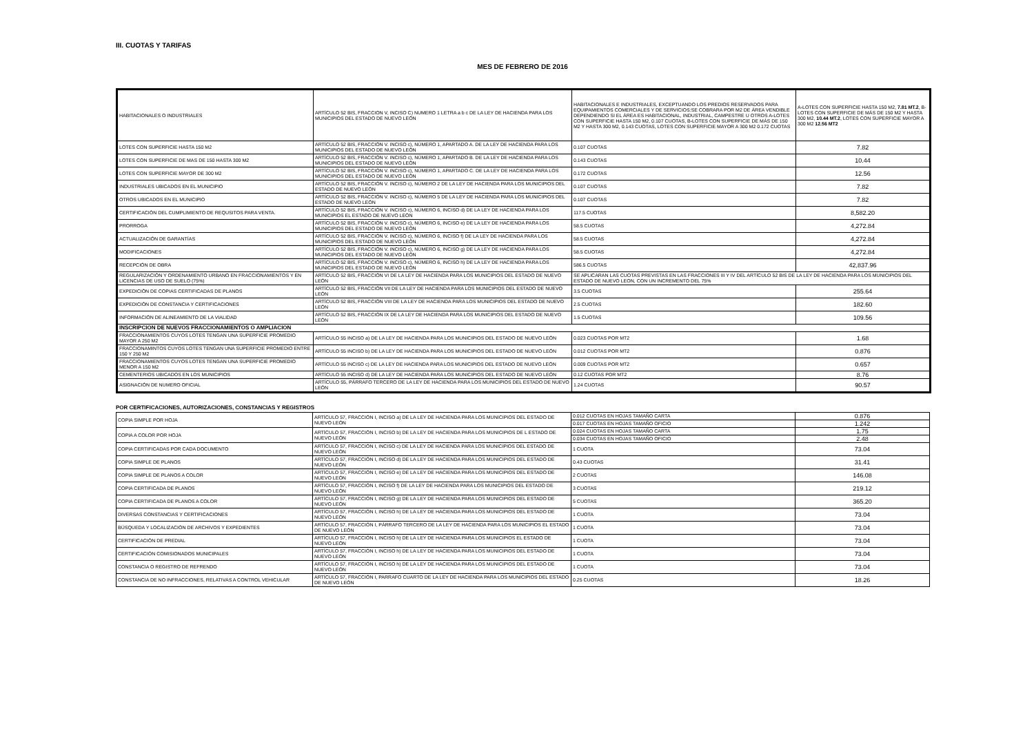III. CUOTAS Y TARIFAS
MES DE FEBRERO DE 2016
| HABITACIONALES O INDUSTRIALES | ARTÍCULO 52 BIS, FRACCION V, INCISO C) NUMERO 1 LETRA a b c DE LA LEY DE HACIENDA PARA LOS MUNICIPIOS DEL ESTADO DE NUEVO LEÓN | HABITACIONALES E INDUSTRIALES, EXCEPTUANDO LOS PREDIOS RESERVADOS PARA EQUIPAMIENTOS COMERCIALES Y DE SERVICIOS:SE COBRARA POR M2 DE ÁREA VENDIBLE DEPENDIENDO SI EL ÁREA ES HABITACIONAL, INDUSTRIAL, CAMPESTRE U OTROS A-LOTES CON SUPERFICIE HASTA 150 M2, 0.107 CUOTAS, B-LOTES CON SUPERFICIE DE MÁS DE 150 M2 Y HASTA 300 M2, 0.143 CUOTAS, LOTES CON SUPERFICIE MAYOR A 300 M2 0.172 CUOTAS | A-LOTES CON SUPERFICIE HASTA 150 M2, 7.81 MT.2 , B-LOTES CON SUPERFICIE DE MÁS DE 150 M2 Y HASTA 300 M2, 10.44 MT.2 , LOTES CON SUPERFICIE MAYOR A 300 M2 12.56 MT2 |
| LOTES CON SUPERFICIE HASTA 150 M2 | ARTÍCULO 52 BIS, FRACCIÓN V. INCISO c), NÚMERO 1, APARTADO A. DE LA LEY DE HACIENDA PARA LOS MUNICIPIOS DEL ESTADO DE NUEVO LEÓN | 0.107 CUOTAS | 7.82 |
| LOTES CON SUPERFICIE DE MAS DE 150 HASTA 300 M2 | ARTÍCULO 52 BIS, FRACCIÓN V. INCISO c), NÚMERO 1, APARTADO B. DE LA LEY DE HACIENDA PARA LOS MUNICIPIOS DEL ESTADO DE NUEVO LEÓN | 0.143 CUOTAS | 10.44 |
| LOTES CON SUPERFICIE MAYOR DE 300 M2 | ARTÍCULO 52 BIS, FRACCIÓN V. INCISO c), NÚMERO 1, APARTADO C. DE LA LEY DE HACIENDA PARA LOS MUNICIPIOS DEL ESTADO DE NUEVO LEÓN | 0.172 CUOTAS | 12.56 |
| INDUSTRIALES UBICADOS EN EL MUNICIPIO | ARTÍCULO 52 BIS, FRACCIÓN V. INCISO c), NÚMERO 2 DE LA LEY DE HACIENDA PARA LOS MUNICIPIOS DEL ESTADO DE NUEVO LEÓN | 0.107 CUOTAS | 7.82 |
| OTROS UBICADOS EN EL MUNICIPIO | ARTÍCULO 52 BIS, FRACCIÓN V. INCISO c), NÚMERO 5 DE LA LEY DE HACIENDA PARA LOS MUNICIPIOS DEL ESTADO DE NUEVO LEÓN | 0.107 CUOTAS | 7.82 |
| CERTIFICACIÓN DEL CUMPLIMIENTO DE REQUSITOS PARA VENTA. | ARTÍCULO 52 BIS, FRACCIÓN V. INCISO c), NÚMERO 6, INCISO d) DE LA LEY DE HACIENDA PARA LOS MUNICIPIOS EL ESTADO DE NUEVO LEÓN | 117.5 CUOTAS | 8,582.20 |
| PRORROGA | ARTÍCULO 52 BIS, FRACCIÓN V. INCISO c), NÚMERO 6, INCISO e) DE LA LEY DE HACIENDA PARA LOS MUNICIPIOS DEL ESTADO DE NUEVO LEÓN | 58.5 CUOTAS | 4,272.84 |
| ACTUALIZACIÓN DE GARANTÍAS | ARTÍCULO 52 BIS, FRACCIÓN V. INCISO c), NÚMERO 6, INCISO f) DE LA LEY DE HACIENDA PARA LOS MUNICIPIOS DEL ESTADO DE NUEVO LEÓN | 58.5 CUOTAS | 4,272.84 |
| MODIFICACIONES | ARTÍCULO 52 BIS, FRACCIÓN V. INCISO c), NÚMERO 6, INCISO g) DE LA LEY DE HACIENDA PARA LOS MUNICIPIOS DEL ESTADO DE NUEVO LEÓN | 58.5 CUOTAS | 4,272.84 |
| RECEPCIÓN DE OBRA | ARTÍCULO 52 BIS, FRACCIÓN V. INCISO c), NÚMERO 6, INCISO h) DE LA LEY DE HACIENDA PARA LOS MUNICIPIOS DEL ESTADO DE NUEVO LEÓN | 586.5 CUOTAS | 42,837.96 |
| REGULARIZACIÓN Y ORDENAMIENTO URBANO EN FRACCIONAMIENTOS Y EN LICENCIAS DE USO DE SUELO (75%) | ARTÍCULO 52 BIS, FRACCIÓN VI DE LA LEY DE HACIENDA PARA LOS MUNICIPIOS DEL ESTADO DE NUEVO LEÓN | SE APLICARAN LAS CUOTAS PREVISTAS EN LAS FRACCIONES III Y IV DEL ARTÍCULO 52 BIS DE LA LEY DE HACIENDA PARA LOS MUNICIPIOS DEL ESTADO DE NUEVO LEON, CON UN INCREMENTO DEL 75% | |
| EXPEDICIÓN DE COPIAS CERTIFICADAS DE PLANOS | ARTÍCULO 52 BIS, FRACCIÓN VII DE LA LEY DE HACIENDA PARA LOS MUNICIPIOS DEL ESTADO DE NUEVO LEÓN | 3.5 CUOTAS | 255.64 |
| EXPEDICIÓN DE CONSTANCIA Y CERTIFICACIONES | ARTÍCULO 52 BIS, FRACCIÓN VIII DE LA LEY DE HACIENDA PARA LOS MUNICIPIOS DEL ESTADO DE NUEVO LEÓN | 2.5 CUOTAS | 182.60 |
| INFORMACIÓN DE ALINEAMIENTO DE LA VIALIDAD | ARTÍCULO 52 BIS, FRACCIÓN IX DE LA LEY DE HACIENDA PARA LOS MUNICIPIOS DEL ESTADO DE NUEVO LEÓN | 1.5 CUOTAS | 109.56 |
| INSCRIPCION DE NUEVOS FRACCIONAMIENTOS O AMPLIACION | | | |
| FRACCIONAMIENTOS CUYOS LOTES TENGAN UNA SUPERFICIE PROMEDIO MAYOR A 250 M2 | ARTÍCULO 55 INCISO a) DE LA LEY DE HACIENDA PARA LOS MUNICIPIOS DEL ESTADO DE NUEVO LEÓN | 0.023 CUOTAS POR MT2 | 1.68 |
| FRACCIONAMINTOS CUYOS LOTES TENGAN UNA SUPERFICIE PROMEDIO ENTRE 150 Y 250 M2 | ARTÍCULO 55 INCISO b) DE LA LEY DE HACIENDA PARA LOS MUNICIPIOS DEL ESTADO DE NUEVO LEÓN | 0.012 CUOTAS POR MT2 | 0.876 |
| FRACCIONAMIENTOS CUYOS LOTES TENGAN UNA SUPERFICIE PROMEDIO MENOR A 150 M2 | ARTÍCULO 55 INCISO c) DE LA LEY DE HACIENDA PARA LOS MUNICIPIOS DEL ESTADO DE NUEVO LEÓN | 0.009 CUOTAS POR MT2 | 0.657 |
| CEMENTERIOS UBICADOS EN LOS MUNICIPIOS | ARTÍCULO 55 INCISO d) DE LA LEY DE HACIENDA PARA LOS MUNICIPIOS DEL ESTADO DE NUEVO LEÓN | 0.12 CUOTAS POR MT2 | 8.76 |
| ASIGNACIÓN DE NUMERO OFICIAL | ARTÍCULO 55, PÁRRAFO TERCERO DE LA LEY DE HACIENDA PARA LOS MUNICIPIOS DEL ESTADO DE NUEVO LEÓN | 1.24 CUOTAS | 90.57 |
POR CERTIFICACIONES, AUTORIZACIONES, CONSTANCIAS Y REGISTROS
| COPIA SIMPLE POR HOJA | ARTÍCULO 57, FRACCIÓN I, INCISO a) DE LA LEY DE HACIENDA PARA LOS MUNICIPIOS DEL ESTADO DE NUEVO LEÓN | 0.012 CUOTAS EN HOJAS TAMAÑO CARTA | 0.876 |
| | | 0.017 CUOTAS EN HOJAS TAMAÑO OFICIO | 1.242 |
| COPIA A COLOR POR HOJA | ARTÍCULO 57, FRACCIÓN I, INCISO b) DE LA LEY DE HACIENDA PARA LOS MUNICIPIOS DE L ESTADO DE NUEVO LEÓN | 0.024 CUOTAS EN HOJAS TAMAÑO CARTA | 1.75 |
| | | 0.034 CUOTAS EN HOJAS TAMAÑO OFICIO | 2.48 |
| COPIA CERTIFICADAS POR CADA DOCUMENTO | ARTÍCULO 57, FRACCIÓN I, INCISO c) DE LA LEY DE HACIENDA PARA LOS MUNICIPIOS DEL ESTADO DE NUEVO LEÓN | 1 CUOTA | 73.04 |
| COPIA SIMPLE DE PLANOS | ARTÍCULO 57, FRACCIÓN I, INCISO d) DE LA LEY DE HACIENDA PARA LOS MUNICIPIOS DEL ESTADO DE NUEVO LEÓN | 0.43 CUOTAS | 31.41 |
| COPIA SIMPLE DE PLANOS A COLOR | ARTÍCULO 57, FRACCIÓN I, INCISO e) DE LA LEY DE HACIENDA PARA LOS MUNICIPIOS DEL ESTADO DE NUEVO LEÓN | 2 CUOTAS | 146.08 |
| COPIA CERTIFICADA DE PLANOS | ARTÍCULO 57, FRACCIÓN I, INCISO f) DE LA LEY DE HACIENDA PARA LOS MUNICIPIOS DEL ESTADO DE NUEVO LEÓN | 3 CUOTAS | 219.12 |
| COPIA CERTIFICADA DE PLANOS A COLOR | ARTÍCULO 57, FRACCIÓN I, INCISO g) DE LA LEY DE HACIENDA PARA LOS MUNICIPIOS DEL ESTADO DE NUEVO LEÓN | 5 CUOTAS | 365.20 |
| DIVERSAS CONSTANCIAS Y CERTIFICACIONES | ARTÍCULO 57, FRACCIÓN I, INCISO h) DE LA LEY DE HACIENDA PARA LOS MUNICIPIOS DEL ESTADO DE NUEVO LEÓN | 1 CUOTA | 73.04 |
| BÚSQUEDA Y LOCALIZACIÓN DE ARCHIVOS Y EXPEDIENTES | ARTÍCULO 57, FRACCIÓN I, PÁRRAFO TERCERO DE LA LEY DE HACIENDA PARA LOS MUNICIPIOS EL ESTADO DE NUEVO LEÓN | 1 CUOTA | 73.04 |
| CERTIFICACIÓN DE PREDIAL | ARTÍCULO 57, FRACCIÓN I, INCISO h) DE LA LEY DE HACIENDA PARA LOS MUNICIPIOS EL ESTADO DE NUEVO LEÓN | 1 CUOTA | 73.04 |
| CERTIFICACIÓN COMISIONADOS MUNICIPALES | ARTÍCULO 57, FRACCIÓN I, INCISO h) DE LA LEY DE HACIENDA PARA LOS MUNICIPIOS DEL ESTADO DE NUEVO LEÓN | 1 CUOTA | 73.04 |
| CONSTANCIA O REGISTRO DE REFRENDO | ARTÍCULO 57, FRACCIÓN I, INCISO h) DE LA LEY DE HACIENDA PARA LOS MUNICIPIOS DEL ESTADO DE NUEVO LEÓN | 1 CUOTA | 73.04 |
| CONSTANCIA DE NO INFRACCIONES, RELATIVAS A CONTROL VEHICULAR | ARTÍCULO 57, FRACCIÓN I, PARRAFO CUARTO DE LA LEY DE HACIENDA PARA LOS MUNICIPIOS DEL ESTADO DE NUEVO LEÓN | 0.25 CUOTAS | 18.26 |